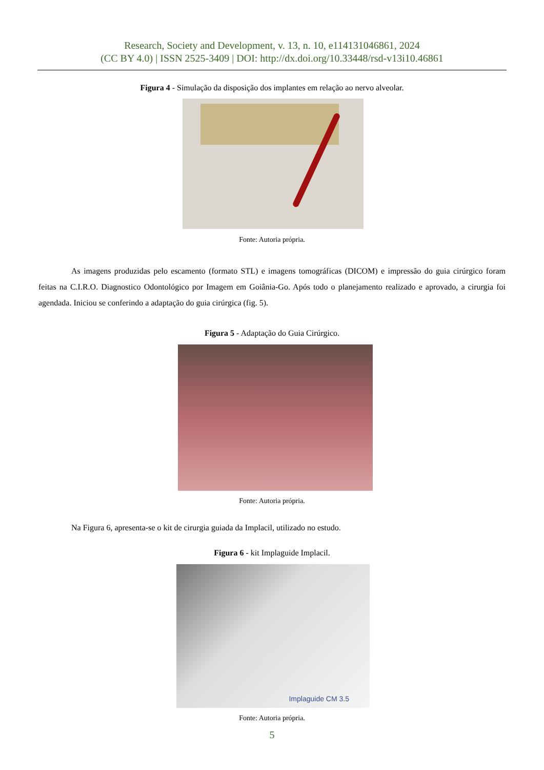Research, Society and Development, v. 13, n. 10, e114131046861, 2024
(CC BY 4.0) | ISSN 2525-3409 | DOI: http://dx.doi.org/10.33448/rsd-v13i10.46861
Figura 4 - Simulação da disposição dos implantes em relação ao nervo alveolar.
Fonte: Autoria própria.
As imagens produzidas pelo escamento (formato STL) e imagens tomográficas (DICOM) e impressão do guia cirúrgico foram feitas na C.I.R.O. Diagnostico Odontológico por Imagem em Goiânia-Go. Após todo o planejamento realizado e aprovado, a cirurgia foi agendada. Iniciou se conferindo a adaptação do guia cirúrgica (fig. 5).
Figura 5 - Adaptação do Guia Cirúrgico.
Fonte: Autoria própria.
Na Figura 6, apresenta-se o kit de cirurgia guiada da Implacil, utilizado no estudo.
Figura 6 - kit Implaguide Implacil.
Implaguide CM 3.5
Fonte: Autoria própria.
5